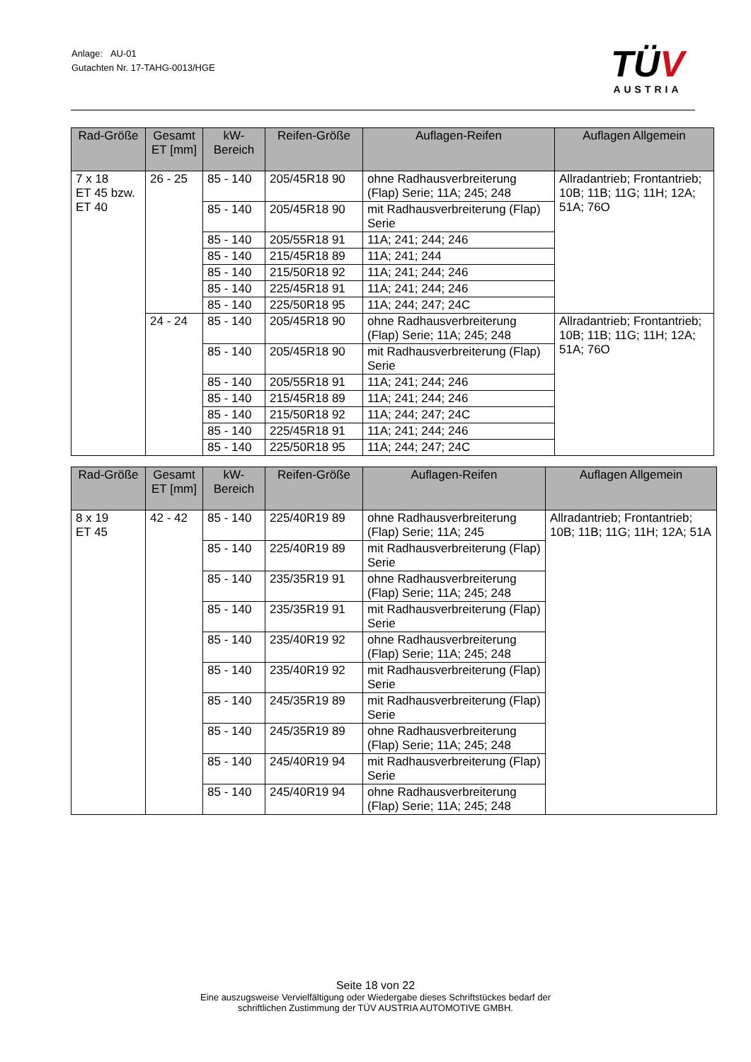Anlage: AU-01
Gutachten Nr. 17-TAHG-0013/HGE
TÜV
AUSTRIA
| Rad-Größe | Gesamt ET [mm] | kW-Bereich | Reifen-Größe | Auflagen-Reifen | Auflagen Allgemein |
| --- | --- | --- | --- | --- | --- |
| 7 x 18 ET 45 bzw. ET 40 | 26 - 25 | 85 - 140 | 205/45R18 90 | ohne Radhausverbreiterung (Flap) Serie; 11A; 245; 248 | Allradantrieb; Frontantrieb; 10B; 11B; 11G; 11H; 12A; 51A; 76O |
| | | 85 - 140 | 205/45R18 90 | mit Radhausverbreiterung (Flap) Serie | |
| | | 85 - 140 | 205/55R18 91 | 11A; 241; 244; 246 | |
| | | 85 - 140 | 215/45R18 89 | 11A; 241; 244 | |
| | | 85 - 140 | 215/50R18 92 | 11A; 241; 244; 246 | |
| | | 85 - 140 | 225/45R18 91 | 11A; 241; 244; 246 | |
| | | 85 - 140 | 225/50R18 95 | 11A; 244; 247; 24C | |
| | 24 - 24 | 85 - 140 | 205/45R18 90 | ohne Radhausverbreiterung (Flap) Serie; 11A; 245; 248 | Allradantrieb; Frontantrieb; 10B; 11B; 11G; 11H; 12A; 51A; 76O |
| | | 85 - 140 | 205/45R18 90 | mit Radhausverbreiterung (Flap) Serie | |
| | | 85 - 140 | 205/55R18 91 | 11A; 241; 244; 246 | |
| | | 85 - 140 | 215/45R18 89 | 11A; 241; 244; 246 | |
| | | 85 - 140 | 215/50R18 92 | 11A; 244; 247; 24C | |
| | | 85 - 140 | 225/45R18 91 | 11A; 241; 244; 246 | |
| | | 85 - 140 | 225/50R18 95 | 11A; 244; 247; 24C | |
| Rad-Größe | Gesamt ET [mm] | kW-Bereich | Reifen-Größe | Auflagen-Reifen | Auflagen Allgemein |
| --- | --- | --- | --- | --- | --- |
| 8 x 19 ET 45 | 42 - 42 | 85 - 140 | 225/40R19 89 | ohne Radhausverbreiterung (Flap) Serie; 11A; 245 | Allradantrieb; Frontantrieb; 10B; 11B; 11G; 11H; 12A; 51A |
| | | 85 - 140 | 225/40R19 89 | mit Radhausverbreiterung (Flap) Serie | |
| | | 85 - 140 | 235/35R19 91 | ohne Radhausverbreiterung (Flap) Serie; 11A; 245; 248 | |
| | | 85 - 140 | 235/35R19 91 | mit Radhausverbreiterung (Flap) Serie | |
| | | 85 - 140 | 235/40R19 92 | ohne Radhausverbreiterung (Flap) Serie; 11A; 245; 248 | |
| | | 85 - 140 | 235/40R19 92 | mit Radhausverbreiterung (Flap) Serie | |
| | | 85 - 140 | 245/35R19 89 | mit Radhausverbreiterung (Flap) Serie | |
| | | 85 - 140 | 245/35R19 89 | ohne Radhausverbreiterung (Flap) Serie; 11A; 245; 248 | |
| | | 85 - 140 | 245/40R19 94 | mit Radhausverbreiterung (Flap) Serie | |
| | | 85 - 140 | 245/40R19 94 | ohne Radhausverbreiterung (Flap) Serie; 11A; 245; 248 | |
Seite 18 von 22
Eine auszugsweise Vervielfältigung oder Wiedergabe dieses Schriftstückes bedarf der
schriftlichen Zustimmung der TÜV AUSTRIA AUTOMOTIVE GMBH.